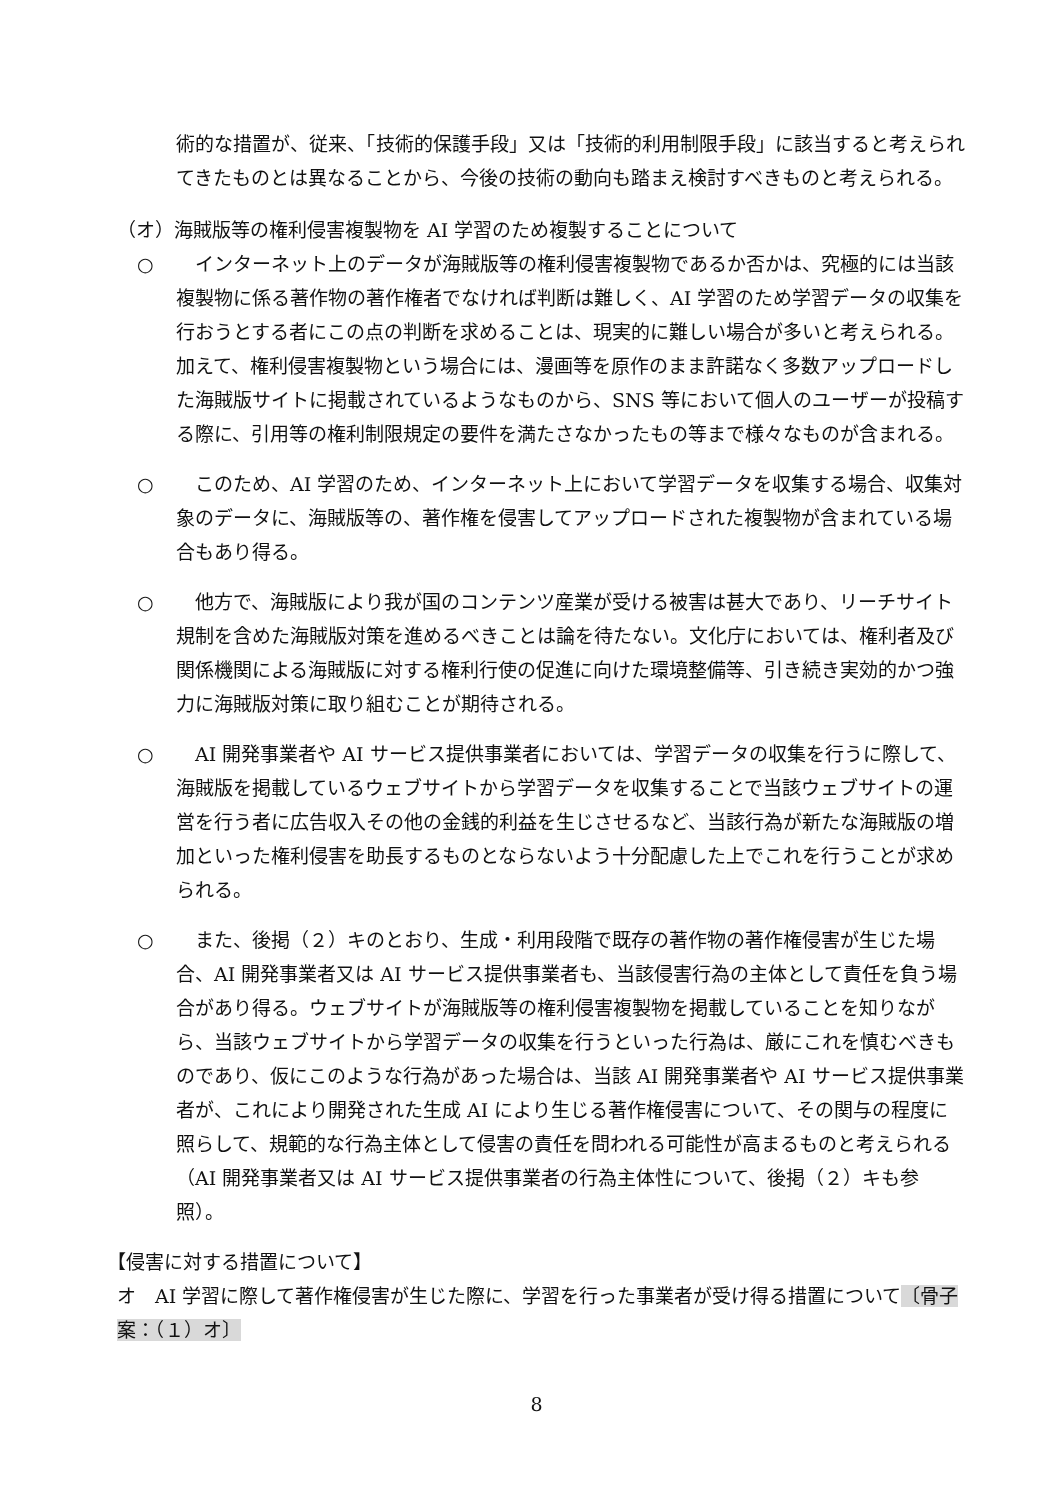術的な措置が、従来、「技術的保護手段」又は「技術的利用制限手段」に該当すると考えられてきたものとは異なることから、今後の技術の動向も踏まえ検討すべきものと考えられる。
（オ）海賊版等の権利侵害複製物を AI 学習のため複製することについて
○ 　インターネット上のデータが海賊版等の権利侵害複製物であるか否かは、究極的には当該複製物に係る著作物の著作権者でなければ判断は難しく、AI 学習のため学習データの収集を行おうとする者にこの点の判断を求めることは、現実的に難しい場合が多いと考えられる。加えて、権利侵害複製物という場合には、漫画等を原作のまま許諾なく多数アップロードした海賊版サイトに掲載されているようなものから、SNS 等において個人のユーザーが投稿する際に、引用等の権利制限規定の要件を満たさなかったもの等まで様々なものが含まれる。
○ 　このため、AI 学習のため、インターネット上において学習データを収集する場合、収集対象のデータに、海賊版等の、著作権を侵害してアップロードされた複製物が含まれている場合もあり得る。
○ 　他方で、海賊版により我が国のコンテンツ産業が受ける被害は甚大であり、リーチサイト規制を含めた海賊版対策を進めるべきことは論を待たない。文化庁においては、権利者及び関係機関による海賊版に対する権利行使の促進に向けた環境整備等、引き続き実効的かつ強力に海賊版対策に取り組むことが期待される。
○ 　AI 開発事業者や AI サービス提供事業者においては、学習データの収集を行うに際して、海賊版を掲載しているウェブサイトから学習データを収集することで当該ウェブサイトの運営を行う者に広告収入その他の金銭的利益を生じさせるなど、当該行為が新たな海賊版の増加といった権利侵害を助長するものとならないよう十分配慮した上でこれを行うことが求められる。
○ 　また、後掲（２）キのとおり、生成・利用段階で既存の著作物の著作権侵害が生じた場合、AI 開発事業者又は AI サービス提供事業者も、当該侵害行為の主体として責任を負う場合があり得る。ウェブサイトが海賊版等の権利侵害複製物を掲載していることを知りながら、当該ウェブサイトから学習データの収集を行うといった行為は、厳にこれを慎むべきものであり、仮にこのような行為があった場合は、当該 AI 開発事業者や AI サービス提供事業者が、これにより開発された生成 AI により生じる著作権侵害について、その関与の程度に照らして、規範的な行為主体として侵害の責任を問われる可能性が高まるものと考えられる（AI 開発事業者又は AI サービス提供事業者の行為主体性について、後掲（２）キも参照）。
【侵害に対する措置について】
オ　AI 学習に際して著作権侵害が生じた際に、学習を行った事業者が受け得る措置について〔骨子案：（１）オ〕
8